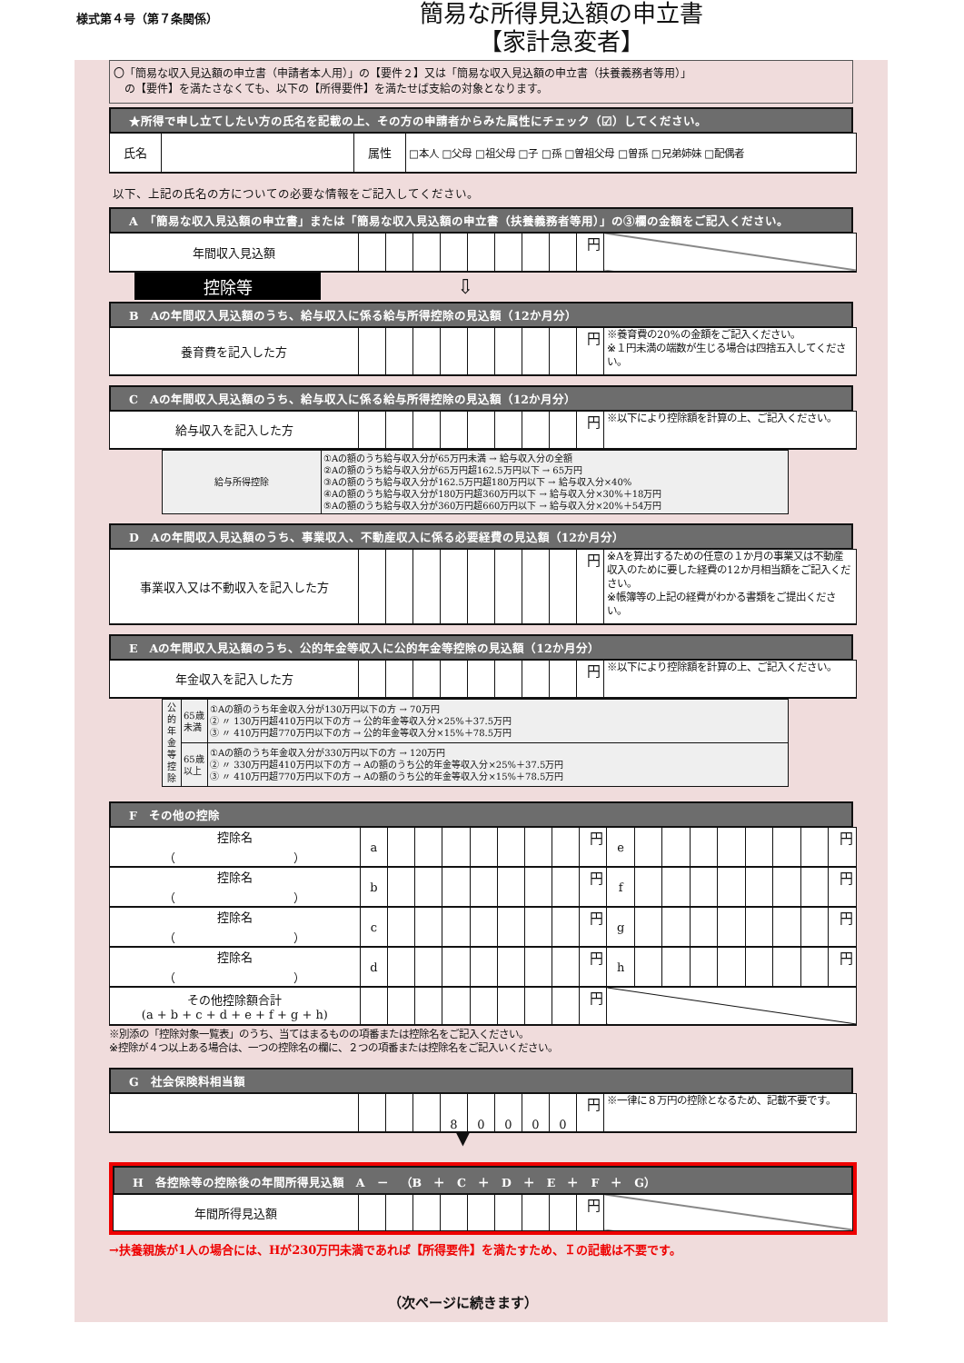様式第４号（第７条関係）
簡易な所得見込額の申立書
【家計急変者】
〇「簡易な収入見込額の申立書（申請者本人用）」の【要件２】又は「簡易な収入見込額の申立書（扶養義務者等用）」
　の【要件】を満たさなくても、以下の【所得要件】を満たせば支給の対象となります。
★所得で申し立てしたい方の氏名を記載の上、その方の申請者からみた属性にチェック（☑）してください。
| 氏名 | | 属性 | □本人 □父母 □祖父母 □子 □孫 □曽祖父母 □曽孫 □兄弟姉妹 □配偶者 |
以下、上記の氏名の方についての必要な情報をご記入してください。
A　「簡易な収入見込額の申立書」または「簡易な収入見込額の申立書（扶養義務者等用）」の③欄の金額をご記入ください。
| 年間収入見込額 | | | | | | | | | 円 | |
控除等
⇩
B　Aの年間収入見込額のうち、給与収入に係る給与所得控除の見込額（12か月分）
| 養育費を記入した方 | | | | | | | | | 円 | ※養育費の20%の金額をご記入ください。 ※１円未満の端数が生じる場合は四捨五入してください。 |
C　Aの年間収入見込額のうち、給与収入に係る給与所得控除の見込額（12か月分）
| 給与収入を記入した方 | | | | | | | | | 円 | ※以下により控除額を計算の上、ご記入ください。 |
| 給与所得控除 | ①Aの額のうち給与収入分が65万円未満 → 給与収入分の全額 ②Aの額のうち給与収入分が65万円超162.5万円以下 → 65万円 ③Aの額のうち給与収入分が162.5万円超180万円以下 → 給与収入分×40% ④Aの額のうち給与収入分が180万円超360万円以下 → 給与収入分×30%＋18万円 ⑤Aの額のうち給与収入分が360万円超660万円以下 → 給与収入分×20%＋54万円 |
D　Aの年間収入見込額のうち、事業収入、不動産収入に係る必要経費の見込額（12か月分）
| 事業収入又は不動収入を記入した方 | | | | | | | | | 円 | ※Aを算出するための任意の１か月の事業又は不動産収入のために要した経費の12か月相当額をご記入ください。 ※帳簿等の上記の経費がわかる書類をご提出ください。 |
E　Aの年間収入見込額のうち、公的年金等収入に公的年金等控除の見込額（12か月分）
| 年金収入を記入した方 | | | | | | | | | 円 | ※以下により控除額を計算の上、ご記入ください。 |
| 公的年金等控除 | 65歳未満 | ①Aの額のうち年金収入分が130万円以下の方 → 70万円 ② 〃 130万円超410万円以下の方 → 公的年金等収入分×25%＋37.5万円 ③ 〃 410万円超770万円以下の方 → 公的年金等収入分×15%＋78.5万円 |
| | 65歳以上 | ①Aの額のうち年金収入分が330万円以下の方 → 120万円 ② 〃 330万円超410万円以下の方 → Aの額のうち公的年金等収入分×25%＋37.5万円 ③ 〃 410万円超770万円以下の方 → Aの額のうち公的年金等収入分×15%＋78.5万円 |
F　その他の控除
| 控除名 （ ） | a | | | | | | | | 円 | e | | | | | | | | 円 |
| 控除名 （ ） | b | | | | | | | | 円 | f | | | | | | | | 円 |
| 控除名 （ ） | c | | | | | | | | 円 | g | | | | | | | | 円 |
| 控除名 （ ） | d | | | | | | | | 円 | h | | | | | | | | 円 |
| その他控除額合計 (a + b + c + d + e + f + g + h) | | | | | | | | | 円 | | | | | | | | | |
※別添の「控除対象一覧表」のうち、当てはまるものの項番または控除名をご記入ください。
※控除が４つ以上ある場合は、一つの控除名の欄に、２つの項番または控除名をご記入いください。
G　社会保険料相当額
| | | | | 8 | 0 | 0 | 0 | 0 | 円 | ※一律に８万円の控除となるため、記載不要です。 |
▼
H　各控除等の控除後の年間所得見込額　A　－　（B　＋　C　＋　D　＋　E　＋　F　＋　G）
| 年間所得見込額 | | | | | | | | | 円 | |
→扶養親族が1人の場合には、Hが230万円未満であれば【所得要件】を満たすため、Ｉの記載は不要です。
（次ページに続きます）